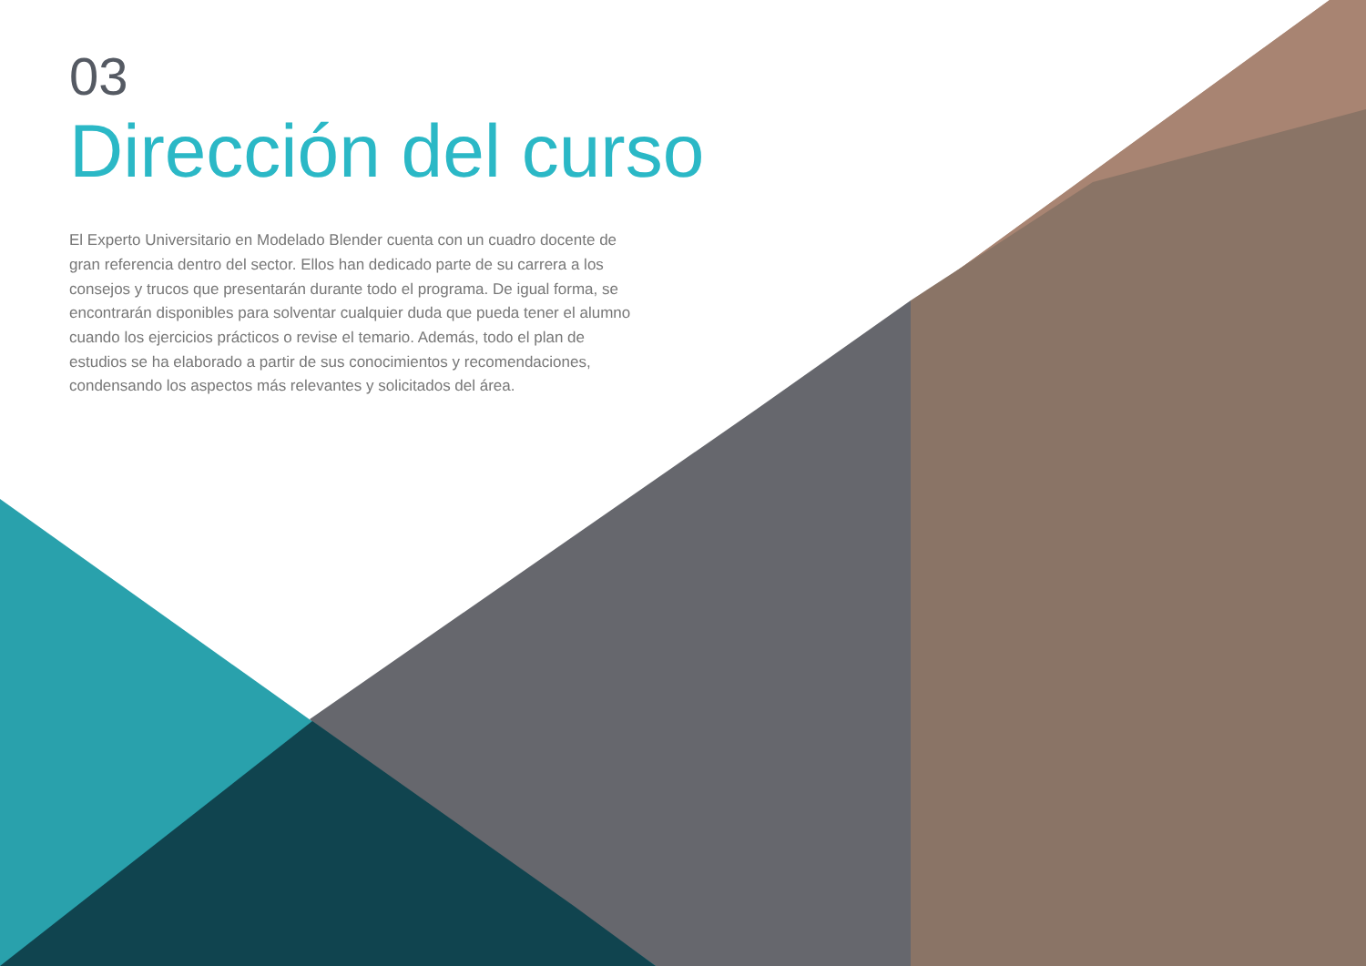03
Dirección del curso
El Experto Universitario en Modelado Blender cuenta con un cuadro docente de gran referencia dentro del sector. Ellos han dedicado parte de su carrera a los consejos y trucos que presentarán durante todo el programa. De igual forma, se encontrarán disponibles para solventar cualquier duda que pueda tener el alumno cuando los ejercicios prácticos o revise el temario. Además, todo el plan de estudios se ha elaborado a partir de sus conocimientos y recomendaciones, condensando los aspectos más relevantes y solicitados del área.